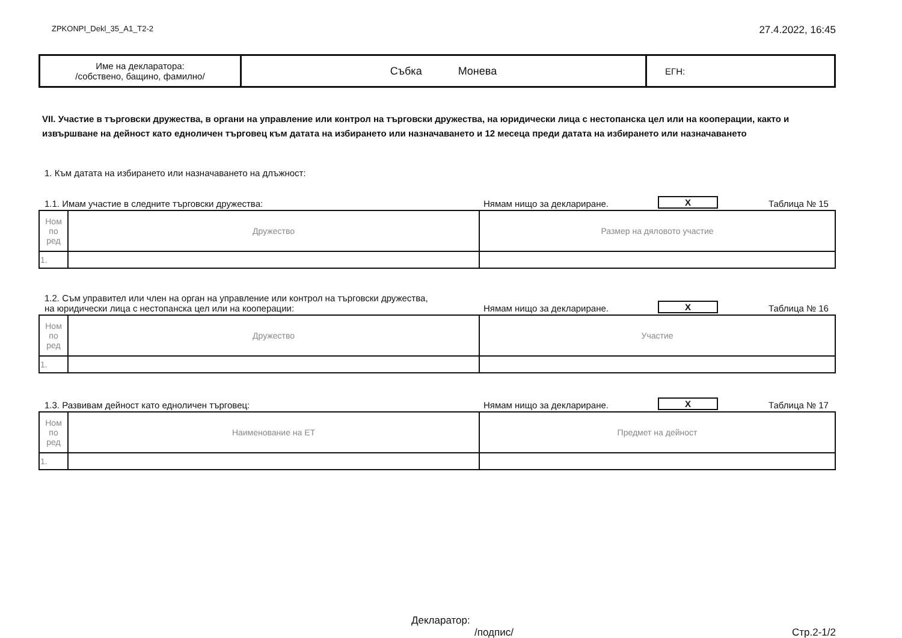ZPKONPI_Dekl_35_A1_T2-2 27.4.2022, 16:45
| Име на декларатора: /собствено, бащино, фамилно/ | Събка Монева | ЕГН: |
VII. Участие в търговски дружества, в органи на управление или контрол на търговски дружества, на юридически лица с нестопанска цел или на кооперации, както и извършване на дейност като едноличен търговец към датата на избирането или назначаването и 12 месеца преди датата на избирането или назначаването
1. Към датата на избирането или назначаването на длъжност:
1.1. Имам участие в следните търговски дружества: Нямам нищо за деклариране. X Таблица № 15
| Ном по ред | Дружество | Размер на дяловото участие |
| 1. | | |
1.2. Съм управител или член на орган на управление или контрол на търговски дружества,
на юридически лица с нестопанска цел или на кооперации: Нямам нищо за деклариране. X Таблица № 16
| Ном по ред | Дружество | Участие |
| 1. | | |
1.3. Развивам дейност като едноличен търговец: Нямам нищо за деклариране. X Таблица № 17
| Ном по ред | Наименование на ЕТ | Предмет на дейност |
| 1. | | |
Декларатор:
/подпис/ Стр.2-1/2